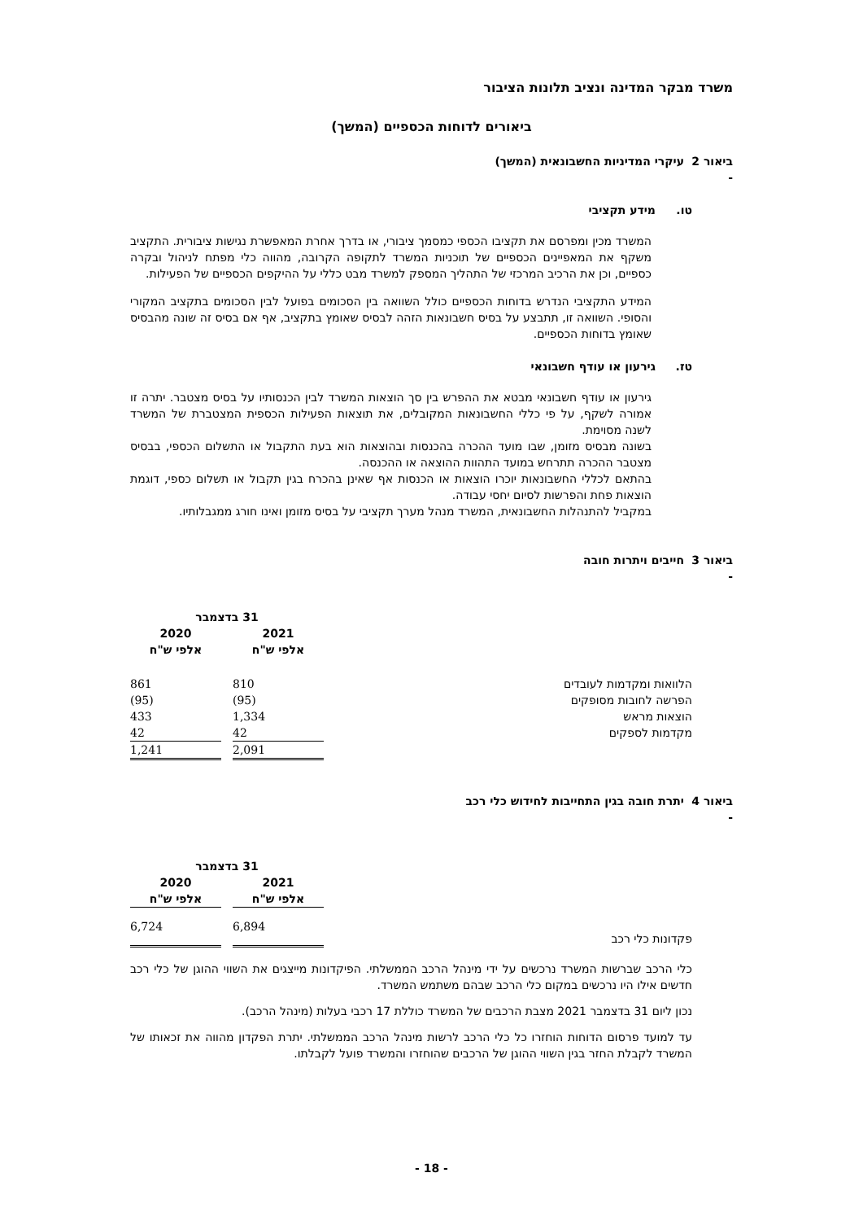משרד מבקר המדינה ונציב תלונות הציבור
ביאורים לדוחות הכספיים (המשך)
ביאור 2 - עיקרי המדיניות החשבונאית (המשך)
טו. מידע תקציבי
המשרד מכין ומפרסם את תקציבו הכספי כמסמך ציבורי, או בדרך אחרת המאפשרת נגישות ציבורית. התקציב משקף את המאפיינים הכספיים של תוכניות המשרד לתקופה הקרובה, מהווה כלי מפתח לניהול ובקרה כספיים, וכן את הרכיב המרכזי של התהליך המספק למשרד מבט כללי על ההיקפים הכספיים של הפעילות.
המידע התקציבי הנדרש בדוחות הכספיים כולל השוואה בין הסכומים בפועל לבין הסכומים בתקציב המקורי והסופי. השוואה זו, תתבצע על בסיס חשבונאות הזהה לבסיס שאומץ בתקציב, אף אם בסיס זה שונה מהבסיס שאומץ בדוחות הכספיים.
טז. גירעון או עודף חשבונאי
גירעון או עודף חשבונאי מבטא את ההפרש בין סך הוצאות המשרד לבין הכנסותיו על בסיס מצטבר. יתרה זו אמורה לשקף, על פי כללי החשבונאות המקובלים, את תוצאות הפעילות הכספית המצטברת של המשרד לשנה מסוימת.
בשונה מבסיס מזומן, שבו מועד ההכרה בהכנסות ובהוצאות הוא בעת התקבול או התשלום הכספי, בבסיס מצטבר ההכרה תתרחש במועד התהוות ההוצאה או ההכנסה.
בהתאם לכללי החשבונאות יוכרו הוצאות או הכנסות אף שאינן בהכרח בגין תקבול או תשלום כספי, דוגמת הוצאות פחת והפרשות לסיום יחסי עבודה.
במקביל להתנהלות החשבונאית, המשרד מנהל מערך תקציבי על בסיס מזומן ואינו חורג ממגבלותיו.
ביאור 3 - חייבים ויתרות חובה
| | 31 בדצמבר | | |
| --- | --- | --- | --- |
| | 2021 | | 2020 |
| | אלפי ש"ח | | אלפי ש"ח |
| הלוואות ומקדמות לעובדים | 810 | | 861 |
| הפרשה לחובות מסופקים | (95) | | (95) |
| הוצאות מראש | 1,334 | | 433 |
| מקדמות לספקים | 42 | | 42 |
| | 2,091 | | 1,241 |
ביאור 4 - יתרת חובה בגין התחייבות לחידוש כלי רכב
| | 31 בדצמבר | | |
| --- | --- | --- | --- |
| | 2021 | | 2020 |
| | אלפי ש"ח | | אלפי ש"ח |
| פקדונות כלי רכב | 6,894 | | 6,724 |
כלי הרכב שברשות המשרד נרכשים על ידי מינהל הרכב הממשלתי. הפיקדונות מייצגים את השווי ההוגן של כלי רכב חדשים אילו היו נרכשים במקום כלי הרכב שבהם משתמש המשרד.
נכון ליום 31 בדצמבר 2021 מצבת הרכבים של המשרד כוללת 17 רכבי בעלות (מינהל הרכב).
עד למועד פרסום הדוחות הוחזרו כל כלי הרכב לרשות מינהל הרכב הממשלתי. יתרת הפקדון מהווה את זכאותו של המשרד לקבלת החזר בגין השווי ההוגן של הרכבים שהוחזרו והמשרד פועל לקבלתו.
- 18 -